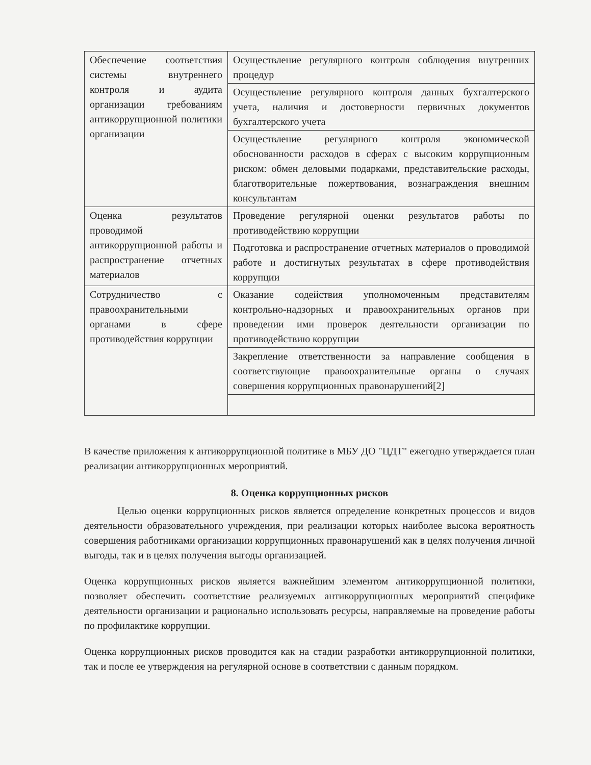| Обеспечение соответствия системы внутреннего контроля и аудита организации требованиям антикоррупционной политики организации | Осуществление регулярного контроля соблюдения внутренних процедур |
| | Осуществление регулярного контроля данных бухгалтерского учета, наличия и достоверности первичных документов бухгалтерского учета |
| | Осуществление регулярного контроля экономической обоснованности расходов в сферах с высоким коррупционным риском: обмен деловыми подарками, представительские расходы, благотворительные пожертвования, вознаграждения внешним консультантам |
| Оценка результатов проводимой антикоррупционной работы и распространение отчетных материалов | Проведение регулярной оценки результатов работы по противодействию коррупции |
| | Подготовка и распространение отчетных материалов о проводимой работе и достигнутых результатах в сфере противодействия коррупции |
| Сотрудничество с правоохранительными органами в сфере противодействия коррупции | Оказание содействия уполномоченным представителям контрольно-надзорных и правоохранительных органов при проведении ими проверок деятельности организации по противодействию коррупции |
| | Закрепление ответственности за направление сообщения в соответствующие правоохранительные органы о случаях совершения коррупционных правонарушений[2] |
В качестве приложения к антикоррупционной политике в МБУ ДО "ЦДТ" ежегодно утверждается план реализации антикоррупционных мероприятий.
8. Оценка коррупционных рисков
Целью оценки коррупционных рисков является определение конкретных процессов и видов деятельности образовательного учреждения, при реализации которых наиболее высока вероятность совершения работниками организации коррупционных правонарушений как в целях получения личной выгоды, так и в целях получения выгоды организацией.
Оценка коррупционных рисков является важнейшим элементом антикоррупционной политики, позволяет обеспечить соответствие реализуемых антикоррупционных мероприятий специфике деятельности организации и рационально использовать ресурсы, направляемые на проведение работы по профилактике коррупции.
Оценка коррупционных рисков проводится как на стадии разработки антикоррупционной политики, так и после ее утверждения на регулярной основе в соответствии с данным порядком.